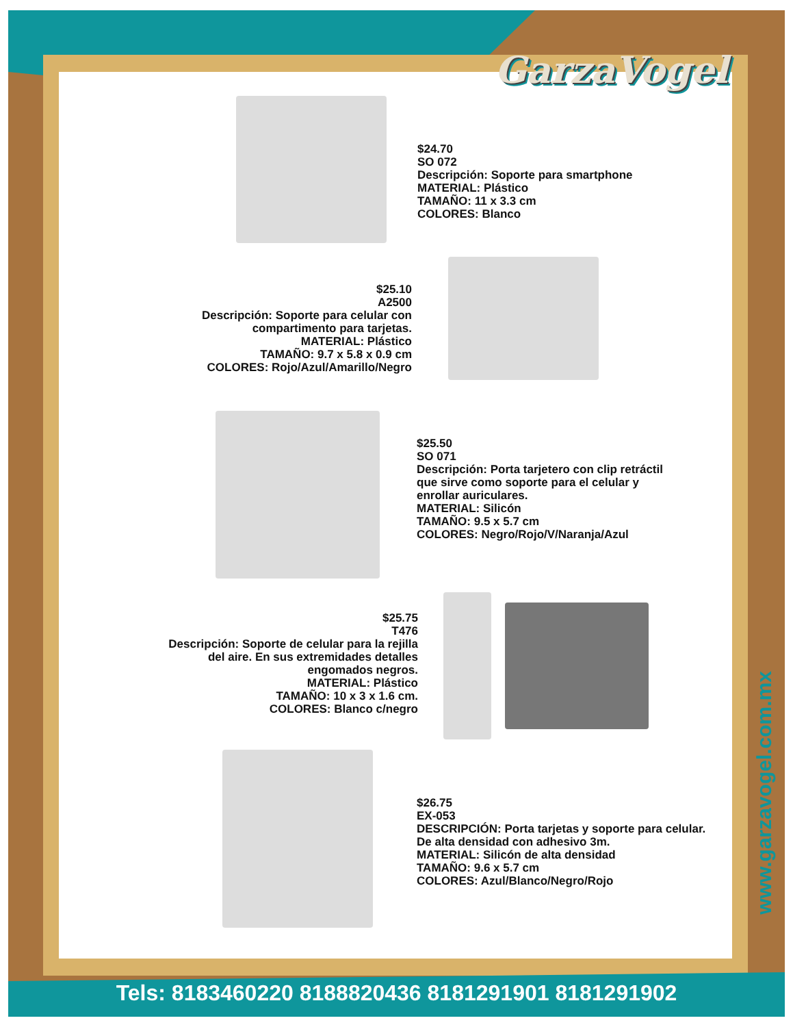GarzaVogel
$24.70
SO 072
Descripción: Soporte para smartphone
MATERIAL: Plástico
TAMAÑO: 11 x 3.3 cm
COLORES: Blanco
$25.10
A2500
Descripción: Soporte para celular con compartimento para tarjetas.
MATERIAL: Plástico
TAMAÑO: 9.7 x 5.8 x 0.9 cm
COLORES: Rojo/Azul/Amarillo/Negro
$25.50
SO 071
Descripción: Porta tarjetero con clip retráctil
que sirve como soporte para el celular y
enrollar auriculares.
MATERIAL: Silicón
TAMAÑO: 9.5 x 5.7 cm
COLORES: Negro/Rojo/V/Naranja/Azul
$25.75
T476
Descripción: Soporte de celular para la rejilla del aire. En sus extremidades detalles engomados negros.
MATERIAL: Plástico
TAMAÑO: 10 x 3 x 1.6 cm.
COLORES: Blanco c/negro
$26.75
EX-053
DESCRIPCIÓN: Porta tarjetas y soporte para celular.
De alta densidad con adhesivo 3m.
MATERIAL: Silicón de alta densidad
TAMAÑO: 9.6 x 5.7 cm
COLORES: Azul/Blanco/Negro/Rojo
www.garzavogel.com.mx
Tels: 8183460220 8188820436 8181291901 8181291902